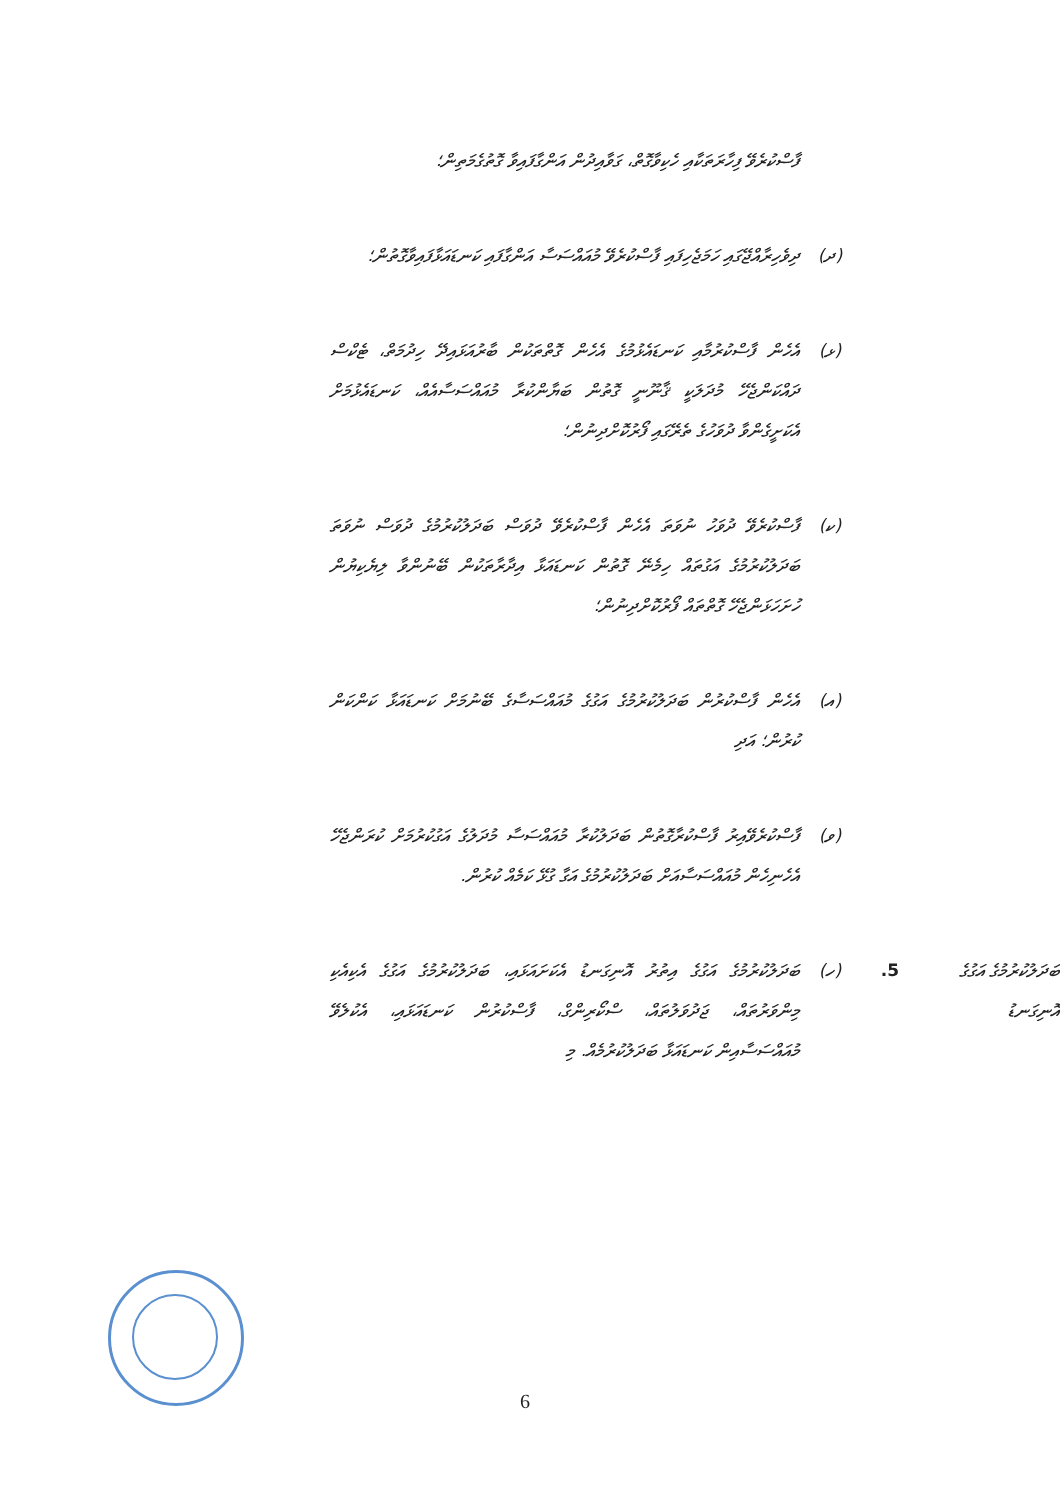ފާސްކުރެވޭ ފިހާރަތަކާއި ހެކިވާގޮތް، ގަވާއިދުން އަންގާފައިވާ ގޮތުގެމަތިން؛
(ދ)
ދިވެހިރާއްޖޭގައި ހަމަޖެހިފައި ފާސްކުރެވޭ މުއައްސަސާ އަންގާފައި ކަނޑައަޅާފައިވާގޮތުން؛
(ޅ)
އެހެން ފާސްކުރުމާއި ކަނޑައެޅުމުގެ އެހެން ގޮތްތަކުން ބާރުއަޅައިދޭ ހިދުމަތް، ޓެކްސް ދައްކަންޖެހޭ މުދަލަކީ ޤާނޫނީ ގޮތުން ބަޔާންކުރާ މުއައްސަސާއެއް، ކަނޑައެޅުމަށް އެކަށީގެންވާ ދުވަހުގެ ތެރޭގައި ފޯރުކޮށްދިނުން؛
(ކ)
ފާސްކުރެވޭ ދުވަހު ނުވަތަ އެހެން ފާސްކުރެވޭ ދުވަސް ބަދަލުކުރުމުގެ ދުވަސް ނުވަތަ ބަދަލުކުރުމުގެ އަގުތައް ހިމެނޭ ގޮތުން ކަނޑައަޅާ އިދާރާތަކުން ބޭނުންވާ ލިޔެކިޔުން ހުށަހަޅަންޖެހޭ ގޮތްތައް ފޯރުކޮށްދިނުން؛
(އ)
އެހެން ފާސްކުރުން ބަދަލުކުރުމުގެ އަގުގެ މުއައްސަސާގެ ބޭނުމަށް ކަނޑައަޅާ ކަންކަން ކުރުން؛ އަދި
(ވ)
ފާސްކުރެވޭއިރު ފާސްކުރާގޮތުން ބަދަލުކުރާ މުއައްސަސާ މުދަލުގެ އަގުކުރުމަށް ކުރަންޖެހޭ އެހެނިހެން މުއައްސަސާއަށް ބަދަލުކުރުމުގެ އަގާ ގުޅޭ ކަމެއް ކުރުން.
ބަދަލުކުރުމުގެ އަގުގެ އޮނިގަނޑު
.5
(ހ)
ބަދަލުކުރުމުގެ އަގުގެ އިތުރު އޮނިގަނޑު އެކަށައަޅައި، ބަދަލުކުރުމުގެ އަގުގެ އެކިއެކި މިންވަރުތައް، ޖަދުވަލުތައް، ސްކޯރިންގް، ފާސްކުރުން ކަނޑައަޅައި، އެކުލެވޭ މުއައްސަސާއިން ކަނޑައަޅާ ބަދަލުކުރުމެއް. މި
6